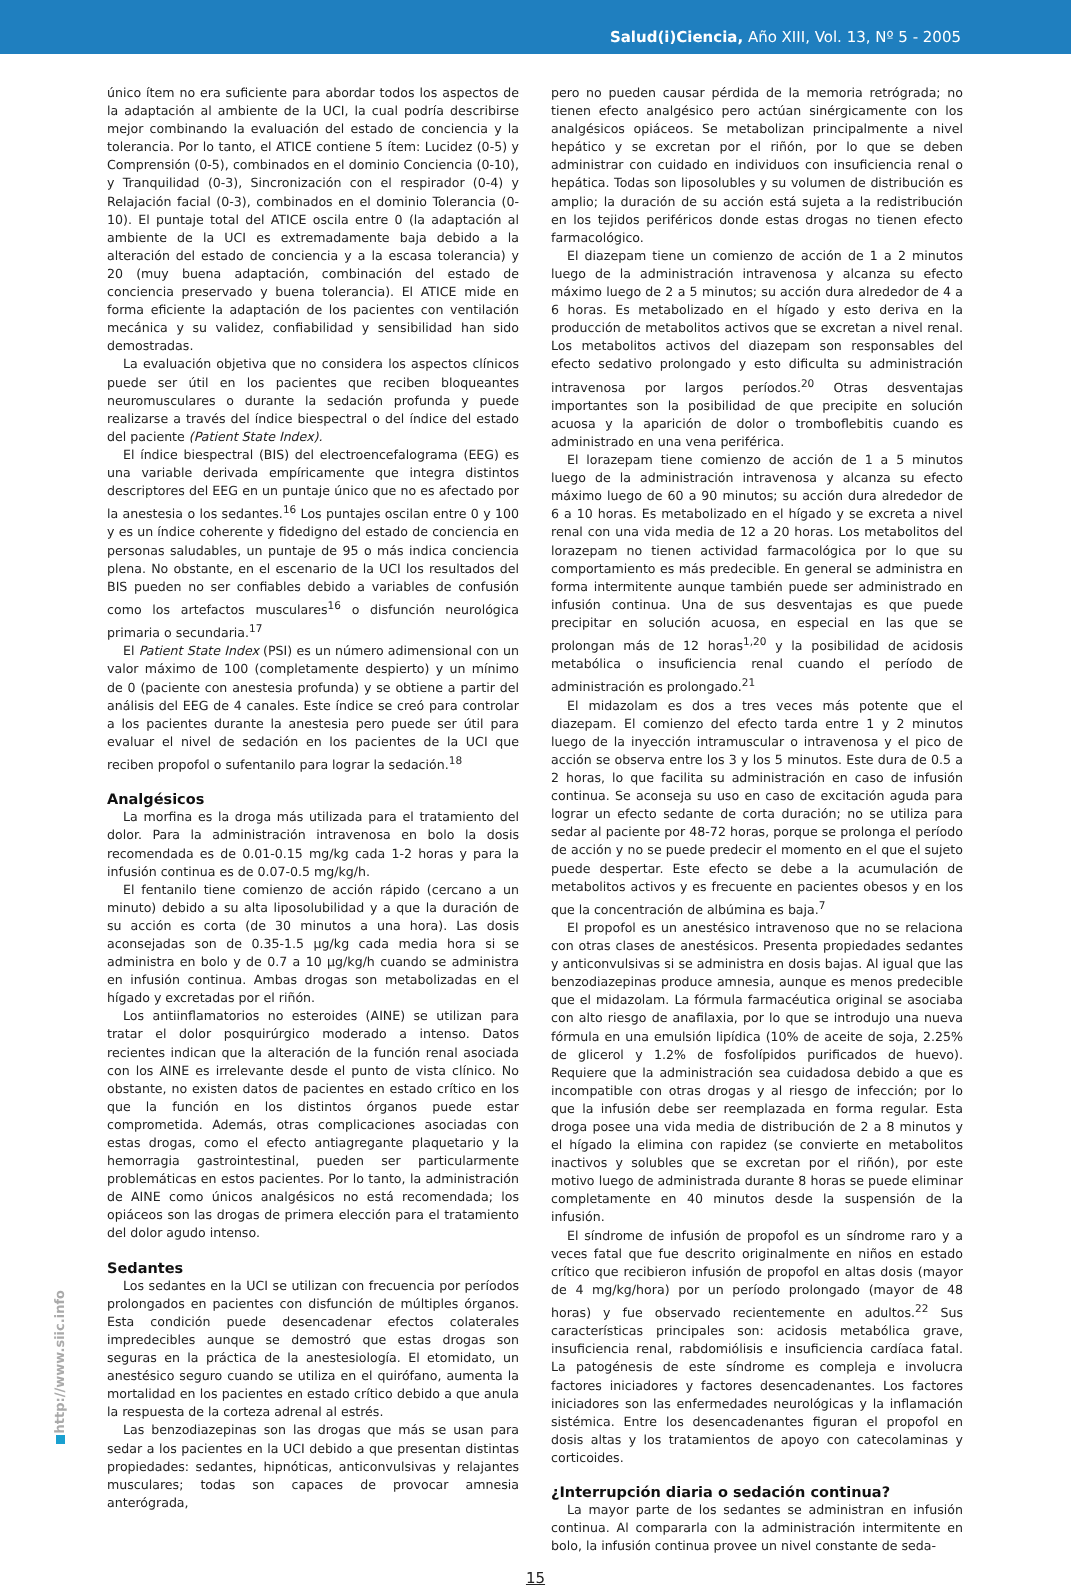Salud(i)Ciencia, Año XIII, Vol. 13, Nº 5 - 2005
único ítem no era suficiente para abordar todos los aspectos de la adaptación al ambiente de la UCI, la cual podría describirse mejor combinando la evaluación del estado de conciencia y la tolerancia. Por lo tanto, el ATICE contiene 5 ítem: Lucidez (0-5) y Comprensión (0-5), combinados en el dominio Conciencia (0-10), y Tranquilidad (0-3), Sincronización con el respirador (0-4) y Relajación facial (0-3), combinados en el dominio Tolerancia (0-10). El puntaje total del ATICE oscila entre 0 (la adaptación al ambiente de la UCI es extremadamente baja debido a la alteración del estado de conciencia y a la escasa tolerancia) y 20 (muy buena adaptación, combinación del estado de conciencia preservado y buena tolerancia). El ATICE mide en forma eficiente la adaptación de los pacientes con ventilación mecánica y su validez, confiabilidad y sensibilidad han sido demostradas.
La evaluación objetiva que no considera los aspectos clínicos puede ser útil en los pacientes que reciben bloqueantes neuromusculares o durante la sedación profunda y puede realizarse a través del índice biespectral o del índice del estado del paciente (Patient State Index).
El índice biespectral (BIS) del electroencefalograma (EEG) es una variable derivada empíricamente que integra distintos descriptores del EEG en un puntaje único que no es afectado por la anestesia o los sedantes.<sup>16</sup> Los puntajes oscilan entre 0 y 100 y es un índice coherente y fidedigno del estado de conciencia en personas saludables, un puntaje de 95 o más indica conciencia plena. No obstante, en el escenario de la UCI los resultados del BIS pueden no ser confiables debido a variables de confusión como los artefactos musculares<sup>16</sup> o disfunción neurológica primaria o secundaria.<sup>17</sup>
El Patient State Index (PSI) es un número adimensional con un valor máximo de 100 (completamente despierto) y un mínimo de 0 (paciente con anestesia profunda) y se obtiene a partir del análisis del EEG de 4 canales. Este índice se creó para controlar a los pacientes durante la anestesia pero puede ser útil para evaluar el nivel de sedación en los pacientes de la UCI que reciben propofol o sufentanilo para lograr la sedación.<sup>18</sup>
Analgésicos
La morfina es la droga más utilizada para el tratamiento del dolor. Para la administración intravenosa en bolo la dosis recomendada es de 0.01-0.15 mg/kg cada 1-2 horas y para la infusión continua es de 0.07-0.5 mg/kg/h.
El fentanilo tiene comienzo de acción rápido (cercano a un minuto) debido a su alta liposolubilidad y a que la duración de su acción es corta (de 30 minutos a una hora). Las dosis aconsejadas son de 0.35-1.5 µg/kg cada media hora si se administra en bolo y de 0.7 a 10 µg/kg/h cuando se administra en infusión continua. Ambas drogas son metabolizadas en el hígado y excretadas por el riñón.
Los antiinflamatorios no esteroides (AINE) se utilizan para tratar el dolor posquirúrgico moderado a intenso. Datos recientes indican que la alteración de la función renal asociada con los AINE es irrelevante desde el punto de vista clínico. No obstante, no existen datos de pacientes en estado crítico en los que la función en los distintos órganos puede estar comprometida. Además, otras complicaciones asociadas con estas drogas, como el efecto antiagregante plaquetario y la hemorragia gastrointestinal, pueden ser particularmente problemáticas en estos pacientes. Por lo tanto, la administración de AINE como únicos analgésicos no está recomendada; los opiáceos son las drogas de primera elección para el tratamiento del dolor agudo intenso.
Sedantes
Los sedantes en la UCI se utilizan con frecuencia por períodos prolongados en pacientes con disfunción de múltiples órganos. Esta condición puede desencadenar efectos colaterales impredecibles aunque se demostró que estas drogas son seguras en la práctica de la anestesiología. El etomidato, un anestésico seguro cuando se utiliza en el quirófano, aumenta la mortalidad en los pacientes en estado crítico debido a que anula la respuesta de la corteza adrenal al estrés.
Las benzodiazepinas son las drogas que más se usan para sedar a los pacientes en la UCI debido a que presentan distintas propiedades: sedantes, hipnóticas, anticonvulsivas y relajantes musculares; todas son capaces de provocar amnesia anterógrada,
pero no pueden causar pérdida de la memoria retrógrada; no tienen efecto analgésico pero actúan sinérgicamente con los analgésicos opiáceos. Se metabolizan principalmente a nivel hepático y se excretan por el riñón, por lo que se deben administrar con cuidado en individuos con insuficiencia renal o hepática. Todas son liposolubles y su volumen de distribución es amplio; la duración de su acción está sujeta a la redistribución en los tejidos periféricos donde estas drogas no tienen efecto farmacológico.
El diazepam tiene un comienzo de acción de 1 a 2 minutos luego de la administración intravenosa y alcanza su efecto máximo luego de 2 a 5 minutos; su acción dura alrededor de 4 a 6 horas. Es metabolizado en el hígado y esto deriva en la producción de metabolitos activos que se excretan a nivel renal. Los metabolitos activos del diazepam son responsables del efecto sedativo prolongado y esto dificulta su administración intravenosa por largos períodos.<sup>20</sup> Otras desventajas importantes son la posibilidad de que precipite en solución acuosa y la aparición de dolor o tromboflebitis cuando es administrado en una vena periférica.
El lorazepam tiene comienzo de acción de 1 a 5 minutos luego de la administración intravenosa y alcanza su efecto máximo luego de 60 a 90 minutos; su acción dura alrededor de 6 a 10 horas. Es metabolizado en el hígado y se excreta a nivel renal con una vida media de 12 a 20 horas. Los metabolitos del lorazepam no tienen actividad farmacológica por lo que su comportamiento es más predecible. En general se administra en forma intermitente aunque también puede ser administrado en infusión continua. Una de sus desventajas es que puede precipitar en solución acuosa, en especial en las que se prolongan más de 12 horas<sup>1,20</sup> y la posibilidad de acidosis metabólica o insuficiencia renal cuando el período de administración es prolongado.<sup>21</sup>
El midazolam es dos a tres veces más potente que el diazepam. El comienzo del efecto tarda entre 1 y 2 minutos luego de la inyección intramuscular o intravenosa y el pico de acción se observa entre los 3 y los 5 minutos. Este dura de 0.5 a 2 horas, lo que facilita su administración en caso de infusión continua. Se aconseja su uso en caso de excitación aguda para lograr un efecto sedante de corta duración; no se utiliza para sedar al paciente por 48-72 horas, porque se prolonga el período de acción y no se puede predecir el momento en el que el sujeto puede despertar. Este efecto se debe a la acumulación de metabolitos activos y es frecuente en pacientes obesos y en los que la concentración de albúmina es baja.<sup>7</sup>
El propofol es un anestésico intravenoso que no se relaciona con otras clases de anestésicos. Presenta propiedades sedantes y anticonvulsivas si se administra en dosis bajas. Al igual que las benzodiazepinas produce amnesia, aunque es menos predecible que el midazolam. La fórmula farmacéutica original se asociaba con alto riesgo de anafilaxia, por lo que se introdujo una nueva fórmula en una emulsión lipídica (10% de aceite de soja, 2.25% de glicerol y 1.2% de fosfolípidos purificados de huevo). Requiere que la administración sea cuidadosa debido a que es incompatible con otras drogas y al riesgo de infección; por lo que la infusión debe ser reemplazada en forma regular. Esta droga posee una vida media de distribución de 2 a 8 minutos y el hígado la elimina con rapidez (se convierte en metabolitos inactivos y solubles que se excretan por el riñón), por este motivo luego de administrada durante 8 horas se puede eliminar completamente en 40 minutos desde la suspensión de la infusión.
El síndrome de infusión de propofol es un síndrome raro y a veces fatal que fue descrito originalmente en niños en estado crítico que recibieron infusión de propofol en altas dosis (mayor de 4 mg/kg/hora) por un período prolongado (mayor de 48 horas) y fue observado recientemente en adultos.<sup>22</sup> Sus características principales son: acidosis metabólica grave, insuficiencia renal, rabdomiólisis e insuficiencia cardíaca fatal. La patogénesis de este síndrome es compleja e involucra factores iniciadores y factores desencadenantes. Los factores iniciadores son las enfermedades neurológicas y la inflamación sistémica. Entre los desencadenantes figuran el propofol en dosis altas y los tratamientos de apoyo con catecolaminas y corticoides.
¿Interrupción diaria o sedación continua?
La mayor parte de los sedantes se administran en infusión continua. Al compararla con la administración intermitente en bolo, la infusión continua provee un nivel constante de seda-
15
http://www.siic.info